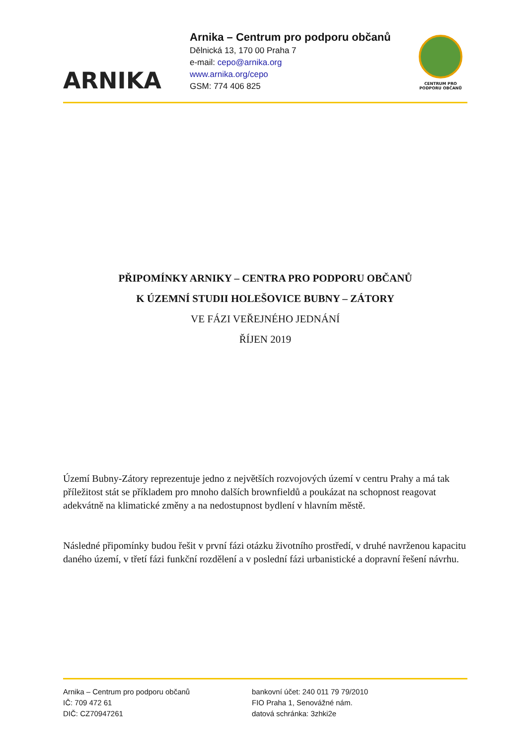ARNIKA
Arnika – Centrum pro podporu občanů
Dělnická 13, 170 00 Praha 7
e-mail: cepo@arnika.org
www.arnika.org/cepo
GSM: 774 406 825
CENTRUM PRO
PODPORU OBČANŮ
PŘIPOMÍNKY ARNIKY – CENTRA PRO PODPORU OBČANŮ
K ÚZEMNÍ STUDII HOLEŠOVICE BUBNY – ZÁTORY
VE FÁZI VEŘEJNÉHO JEDNÁNÍ
ŘÍJEN 2019
Území Bubny-Zátory reprezentuje jedno z největších rozvojových území v centru Prahy a má tak příležitost stát se příkladem pro mnoho dalších brownfieldů a poukázat na schopnost reagovat adekvátně na klimatické změny a na nedostupnost bydlení v hlavním městě.
Následné připomínky budou řešit v první fázi otázku životního prostředí, v druhé navrženou kapacitu daného území, v třetí fázi funkční rozdělení a v poslední fázi urbanistické a dopravní řešení návrhu.
Arnika – Centrum pro podporu občanů
IČ: 709 472 61
DIČ: CZ70947261
bankovní účet: 240 011 79 79/2010
FIO Praha 1, Senovážné nám.
datová schránka: 3zhki2e